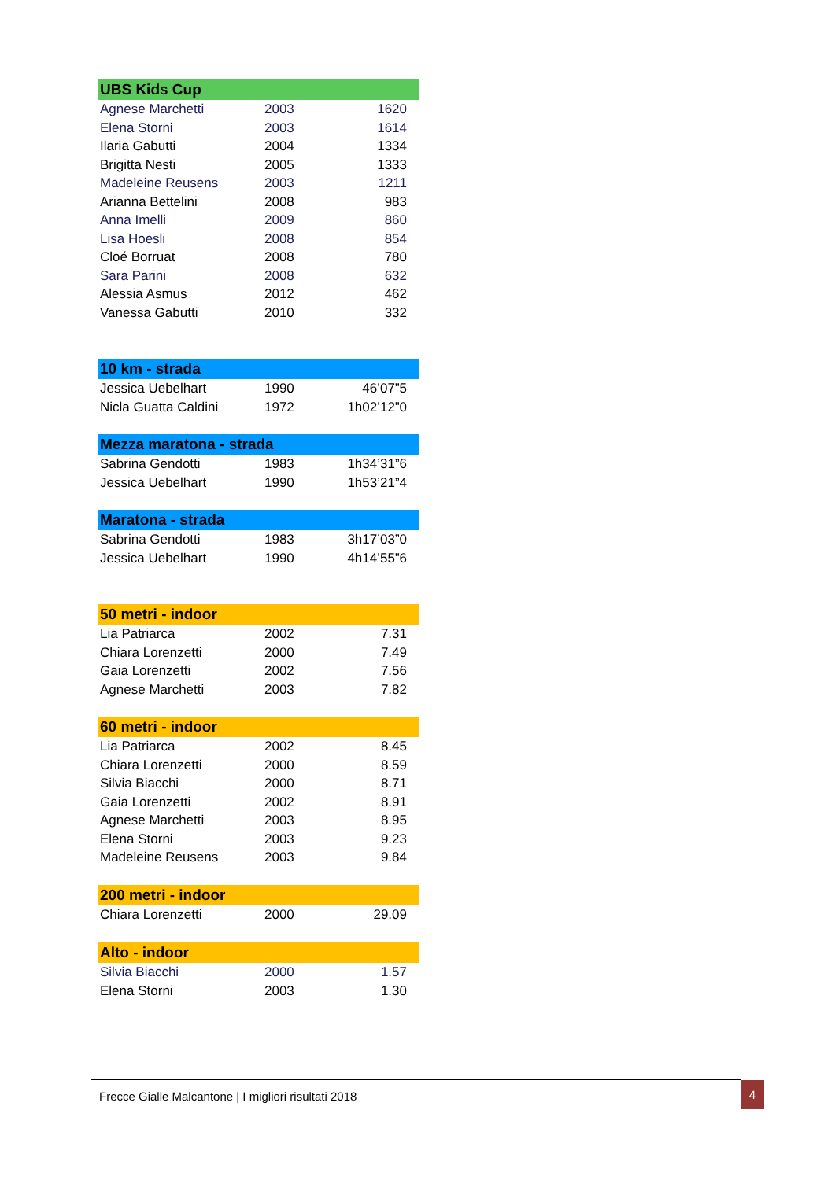| UBS Kids Cup | | |
| --- | --- | --- |
| Agnese Marchetti | 2003 | 1620 |
| Elena Storni | 2003 | 1614 |
| Ilaria Gabutti | 2004 | 1334 |
| Brigitta Nesti | 2005 | 1333 |
| Madeleine Reusens | 2003 | 1211 |
| Arianna Bettelini | 2008 | 983 |
| Anna Imelli | 2009 | 860 |
| Lisa Hoesli | 2008 | 854 |
| Cloé Borruat | 2008 | 780 |
| Sara Parini | 2008 | 632 |
| Alessia Asmus | 2012 | 462 |
| Vanessa Gabutti | 2010 | 332 |
| 10 km - strada | | |
| --- | --- | --- |
| Jessica Uebelhart | 1990 | 46’07”5 |
| Nicla Guatta Caldini | 1972 | 1h02’12”0 |
| Mezza maratona - strada | | |
| --- | --- | --- |
| Sabrina Gendotti | 1983 | 1h34’31”6 |
| Jessica Uebelhart | 1990 | 1h53’21”4 |
| Maratona - strada | | |
| --- | --- | --- |
| Sabrina Gendotti | 1983 | 3h17’03”0 |
| Jessica Uebelhart | 1990 | 4h14’55”6 |
| 50 metri - indoor | | |
| --- | --- | --- |
| Lia Patriarca | 2002 | 7.31 |
| Chiara Lorenzetti | 2000 | 7.49 |
| Gaia Lorenzetti | 2002 | 7.56 |
| Agnese Marchetti | 2003 | 7.82 |
| 60 metri - indoor | | |
| --- | --- | --- |
| Lia Patriarca | 2002 | 8.45 |
| Chiara Lorenzetti | 2000 | 8.59 |
| Silvia Biacchi | 2000 | 8.71 |
| Gaia Lorenzetti | 2002 | 8.91 |
| Agnese Marchetti | 2003 | 8.95 |
| Elena Storni | 2003 | 9.23 |
| Madeleine Reusens | 2003 | 9.84 |
| 200 metri - indoor | | |
| --- | --- | --- |
| Chiara Lorenzetti | 2000 | 29.09 |
| Alto - indoor | | |
| --- | --- | --- |
| Silvia Biacchi | 2000 | 1.57 |
| Elena Storni | 2003 | 1.30 |
Frecce Gialle Malcantone | I migliori risultati 2018
4